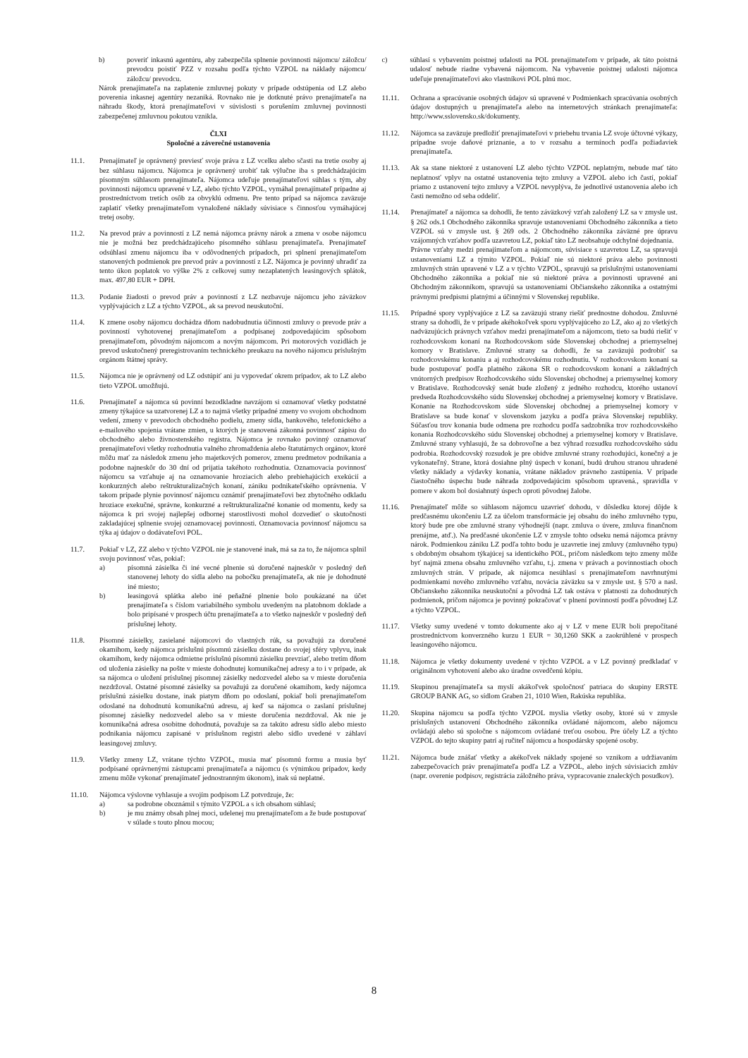b) poveriť inkasnú agentúru, aby zabezpečila splnenie povinnosti nájomcu/ záložcu/ prevodcu poistiť PZZ v rozsahu podľa týchto VZPOL na náklady nájomcu/ záložcu/ prevodcu.
Nárok prenajímateľa na zaplatenie zmluvnej pokuty v prípade odstúpenia od LZ alebo poverenia inkasnej agentúry nezaniká. Rovnako nie je dotknuté právo prenajímateľa na náhradu škody, ktorá prenajímateľovi v súvislosti s porušením zmluvnej povinnosti zabezpečenej zmluvnou pokutou vznikla.
Čl.XI
Spoločné a záverečné ustanovenia
11.1. Prenajímateľ je oprávnený previesť svoje práva z LZ vcelku alebo sčasti na tretie osoby aj bez súhlasu nájomcu. Nájomca je oprávnený urobiť tak výlučne iba s predchádzajúcim písomným súhlasom prenajímateľa. Nájomca udeľuje prenajímateľovi súhlas s tým, aby povinnosti nájomcu upravené v LZ, alebo týchto VZPOL, vymáhal prenajímateľ prípadne aj prostredníctvom tretích osôb za obvyklú odmenu. Pre tento prípad sa nájomca zaväzuje zaplatiť všetky prenajímateľom vynaložené náklady súvisiace s činnosťou vymáhajúcej tretej osoby.
11.2. Na prevod práv a povinností z LZ nemá nájomca právny nárok a zmena v osobe nájomcu nie je možná bez predchádzajúceho písomného súhlasu prenajímateľa. Prenajímateľ odsúhlasí zmenu nájomcu iba v odôvodnených prípadoch, pri splnení prenajímateľom stanovených podmienok pre prevod práv a povinností z LZ. Nájomca je povinný uhradiť za tento úkon poplatok vo výške 2% z celkovej sumy nezaplatených leasingových splátok, max. 497,80 EUR + DPH.
11.3. Podanie žiadosti o prevod práv a povinností z LZ nezbavuje nájomcu jeho záväzkov vyplývajúcich z LZ a týchto VZPOL, ak sa prevod neuskutoční.
11.4. K zmene osoby nájomcu dochádza dňom nadobudnutia účinnosti zmluvy o prevode práv a povinností vyhotovenej prenajímateľom a podpísanej zodpovedajúcim spôsobom prenajímateľom, pôvodným nájomcom a novým nájomcom. Pri motorových vozidlách je prevod uskutočnený preregistrovaním technického preukazu na nového nájomcu príslušným orgánom štátnej správy.
11.5. Nájomca nie je oprávnený od LZ odstúpiť ani ju vypovedať okrem prípadov, ak to LZ alebo tieto VZPOL umožňujú.
11.6. Prenajímateľ a nájomca sú povinní bezodkladne navzájom si oznamovať všetky podstatné zmeny týkajúce sa uzatvorenej LZ a to najmä všetky prípadné zmeny vo svojom obchodnom vedení, zmeny v prevodoch obchodného podielu, zmeny sídla, bankového, telefonického a e-mailového spojenia vrátane zmien, u ktorých je stanovená zákonná povinnosť zápisu do obchodného alebo živnostenského registra. Nájomca je rovnako povinný oznamovať prenajímateľovi všetky rozhodnutia valného zhromaždenia alebo štatutárnych orgánov, ktoré môžu mať za následok zmenu jeho majetkových pomerov, zmenu predmetov podnikania a podobne najneskôr do 30 dní od prijatia takéhoto rozhodnutia. Oznamovacia povinnosť nájomcu sa vzťahuje aj na oznamovanie hroziacich alebo prebiehajúcich exekúcií a konkurzných alebo reštrukturalizačných konaní, zániku podnikateľského oprávnenia. V takom prípade plynie povinnosť nájomcu oznámiť prenajímateľovi bez zbytočného odkladu hroziace exekučné, správne, konkurzné a reštrukturalizačné konanie od momentu, kedy sa nájomca k pri svojej najlepšej odbornej starostlivosti mohol dozvedieť o skutočnosti zakladajúcej splnenie svojej oznamovacej povinnosti. Oznamovacia povinnosť nájomcu sa týka aj údajov o dodávateľovi POL.
11.7. Pokiaľ v LZ, ZZ alebo v týchto VZPOL nie je stanovené inak, má sa za to, že nájomca splnil svoju povinnosť včas, pokiaľ:
a) písomná zásielka či iné vecné plnenie sú doručené najneskôr v posledný deň stanovenej lehoty do sídla alebo na pobočku prenajímateľa, ak nie je dohodnuté iné miesto;
b) leasingová splátka alebo iné peňažné plnenie bolo poukázané na účet prenajímateľa s číslom variabilného symbolu uvedeným na platobnom doklade a bolo pripísané v prospech účtu prenajímateľa a to všetko najneskôr v posledný deň príslušnej lehoty.
11.8. Písomné zásielky, zasielané nájomcovi do vlastných rúk, sa považujú za doručené okamihom, kedy nájomca príslušnú písomnú zásielku dostane do svojej sféry vplyvu, inak okamihom, kedy nájomca odmietne príslušnú písomnú zásielku prevziať, alebo tretím dňom od uloženia zásielky na pošte v mieste dohodnutej komunikačnej adresy a to i v prípade, ak sa nájomca o uložení príslušnej písomnej zásielky nedozvedel alebo sa v mieste doručenia nezdržoval. Ostatné písomné zásielky sa považujú za doručené okamihom, kedy nájomca príslušnú zásielku dostane, inak piatym dňom po odoslaní, pokiaľ boli prenajímateľom odoslané na dohodnutú komunikačnú adresu, aj keď sa nájomca o zaslaní príslušnej písomnej zásielky nedozvedel alebo sa v mieste doručenia nezdržoval. Ak nie je komunikačná adresa osobitne dohodnutá, považuje sa za takúto adresu sídlo alebo miesto podnikania nájomcu zapísané v príslušnom registri alebo sídlo uvedené v záhlaví leasingovej zmluvy.
11.9. Všetky zmeny LZ, vrátane týchto VZPOL, musia mať písomnú formu a musia byť podpísané oprávnenými zástupcami prenajímateľa a nájomcu (s výnimkou prípadov, kedy zmenu môže vykonať prenajímateľ jednostranným úkonom), inak sú neplatné.
11.10. Nájomca výslovne vyhlasuje a svojím podpisom LZ potvrdzuje, že:
a) sa podrobne oboznámil s týmito VZPOL a s ich obsahom súhlasí;
b) je mu známy obsah plnej moci, udelenej mu prenajímateľom a že bude postupovať v súlade s touto plnou mocou;
c) súhlasí s vybavením poistnej udalosti na POL prenajímateľom v prípade, ak táto poistná udalosť nebude riadne vybavená nájomcom. Na vybavenie poistnej udalosti nájomca udeľuje prenajímateľovi ako vlastníkovi POL plnú moc.
11.11. Ochrana a spracúvanie osobných údajov sú upravené v Podmienkach spracúvania osobných údajov dostupných u prenajímateľa alebo na internetových stránkach prenajímateľa: http://www.sslovensko.sk/dokumenty.
11.12. Nájomca sa zaväzuje predložiť prenajímateľovi v priebehu trvania LZ svoje účtovné výkazy, prípadne svoje daňové priznanie, a to v rozsahu a termínoch podľa požiadaviek prenajímateľa.
11.13. Ak sa stane niektoré z ustanovení LZ alebo týchto VZPOL neplatným, nebude mať táto neplatnosť vplyv na ostatné ustanovenia tejto zmluvy a VZPOL alebo ich častí, pokiaľ priamo z ustanovení tejto zmluvy a VZPOL nevyplýva, že jednotlivé ustanovenia alebo ich časti nemožno od seba oddeliť.
11.14. Prenajímateľ a nájomca sa dohodli, že tento záväzkový vzťah založený LZ sa v zmysle ust. § 262 ods.1 Obchodného zákonníka spravuje ustanoveniami Obchodného zákonníka a tieto VZPOL sú v zmysle ust. § 269 ods. 2 Obchodného zákonníka záväzné pre úpravu vzájomných vzťahov podľa uzavretou LZ, pokiaľ táto LZ neobsahuje odchylné dojednania.
Právne vzťahy medzi prenajímateľom a nájomcom, súvisiace s uzavretou LZ, sa spravujú ustanoveniami LZ a týmito VZPOL. Pokiaľ nie sú niektoré práva alebo povinnosti zmluvných strán upravené v LZ a v týchto VZPOL, spravujú sa príslušnými ustanoveniami Obchodného zákonníka a pokiaľ nie sú niektoré práva a povinnosti upravené ani Obchodným zákonníkom, spravujú sa ustanoveniami Občianskeho zákonníka a ostatnými právnymi predpismi platnými a účinnými v Slovenskej republike.
11.15. Prípadné spory vyplývajúce z LZ sa zaväzujú strany riešiť prednostne dohodou. Zmluvné strany sa dohodli, že v prípade akéhokoľvek sporu vyplývajúceho zo LZ, ako aj zo všetkých nadväzujúcich právnych vzťahov medzi prenajímateľom a nájomcom, tieto sa budú riešiť v rozhodcovskom konaní na Rozhodcovskom súde Slovenskej obchodnej a priemyselnej komory v Bratislave. Zmluvné strany sa dohodli, že sa zaväzujú podrobiť sa rozhodcovskému konaniu a aj rozhodcovskému rozhodnutiu. V rozhodcovskom konaní sa bude postupovať podľa platného zákona SR o rozhodcovskom konaní a základných vnútorných predpisov Rozhodcovského súdu Slovenskej obchodnej a priemyselnej komory v Bratislave. Rozhodcovský senát bude zložený z jedného rozhodcu, ktorého ustanoví predseda Rozhodcovského súdu Slovenskej obchodnej a priemyselnej komory v Bratislave. Konanie na Rozhodcovskom súde Slovenskej obchodnej a priemyselnej komory v Bratislave sa bude konať v slovenskom jazyku a podľa práva Slovenskej republiky. Súčasťou trov konania bude odmena pre rozhodcu podľa sadzobníka trov rozhodcovského konania Rozhodcovského súdu Slovenskej obchodnej a priemyselnej komory v Bratislave. Zmluvné strany vyhlasujú, že sa dobrovoľne a bez výhrad rozsudku rozhodcovského súdu podrobia. Rozhodcovský rozsudok je pre obidve zmluvné strany rozhodujúci, konečný a je vykonateľný. Strane, ktorá dosiahne plný úspech v konaní, budú druhou stranou uhradené všetky náklady a výdavky konania, vrátane nákladov právneho zastúpenia. V prípade čiastočného úspechu bude náhrada zodpovedajúcim spôsobom upravená., spravidla v pomere v akom bol dosiahnutý úspech oproti pôvodnej žalobe.
11.16. Prenajímateľ môže so súhlasom nájomcu uzavrieť dohodu, v dôsledku ktorej dôjde k predčasnému ukončeniu LZ za účelom transformácie jej obsahu do iného zmluvného typu, ktorý bude pre obe zmluvné strany výhodnejší (napr. zmluva o úvere, zmluva finančnom prenájme, atď.). Na predčasné ukončenie LZ v zmysle tohto odseku nemá nájomca právny nárok. Podmienkou zániku LZ podľa tohto bodu je uzavretie inej zmluvy (zmluvného typu) s obdobným obsahom týkajúcej sa identického POL, pričom následkom tejto zmeny môže byť najmä zmena obsahu zmluvného vzťahu, t.j. zmena v právach a povinnostiach oboch zmluvných strán. V prípade, ak nájomca nesúhlasí s prenajímateľom navrhnutými podmienkami nového zmluvného vzťahu, novácia záväzku sa v zmysle ust. § 570 a nasl. Občianskeho zákonníka neuskutoční a pôvodná LZ tak ostáva v platnosti za dohodnutých podmienok, pričom nájomca je povinný pokračovať v plnení povinností podľa pôvodnej LZ a týchto VZPOL.
11.17. Všetky sumy uvedené v tomto dokumente ako aj v LZ v mene EUR boli prepočítané prostredníctvom konverzného kurzu 1 EUR = 30,1260 SKK a zaokrúhlené v prospech leasingového nájomcu.
11.18. Nájomca je všetky dokumenty uvedené v týchto VZPOL a v LZ povinný predkladať v originálnom vyhotovení alebo ako úradne osvedčenú kópiu.
11.19. Skupinou prenajímateľa sa myslí akákoľvek spoločnosť patriaca do skupiny ERSTE GROUP BANK AG, so sídlom Graben 21, 1010 Wien, Rakúska republika.
11.20. Skupina nájomcu sa podľa týchto VZPOL myslia všetky osoby, ktoré sú v zmysle príslušných ustanovení Obchodného zákonníka ovládané nájomcom, alebo nájomcu ovládajú alebo sú spoločne s nájomcom ovládané treťou osobou. Pre účely LZ a týchto VZPOL do tejto skupiny patrí aj ručiteľ nájomcu a hospodársky spojené osoby.
11.21. Nájomca bude znášať všetky a akékoľvek náklady spojené so vznikom a udržiavaním zabezpečovacích práv prenajímateľa podľa LZ a VZPOL, alebo iných súvisiacich zmlúv (napr. overenie podpisov, registrácia záložného práva, vypracovanie znaleckých posudkov).
8